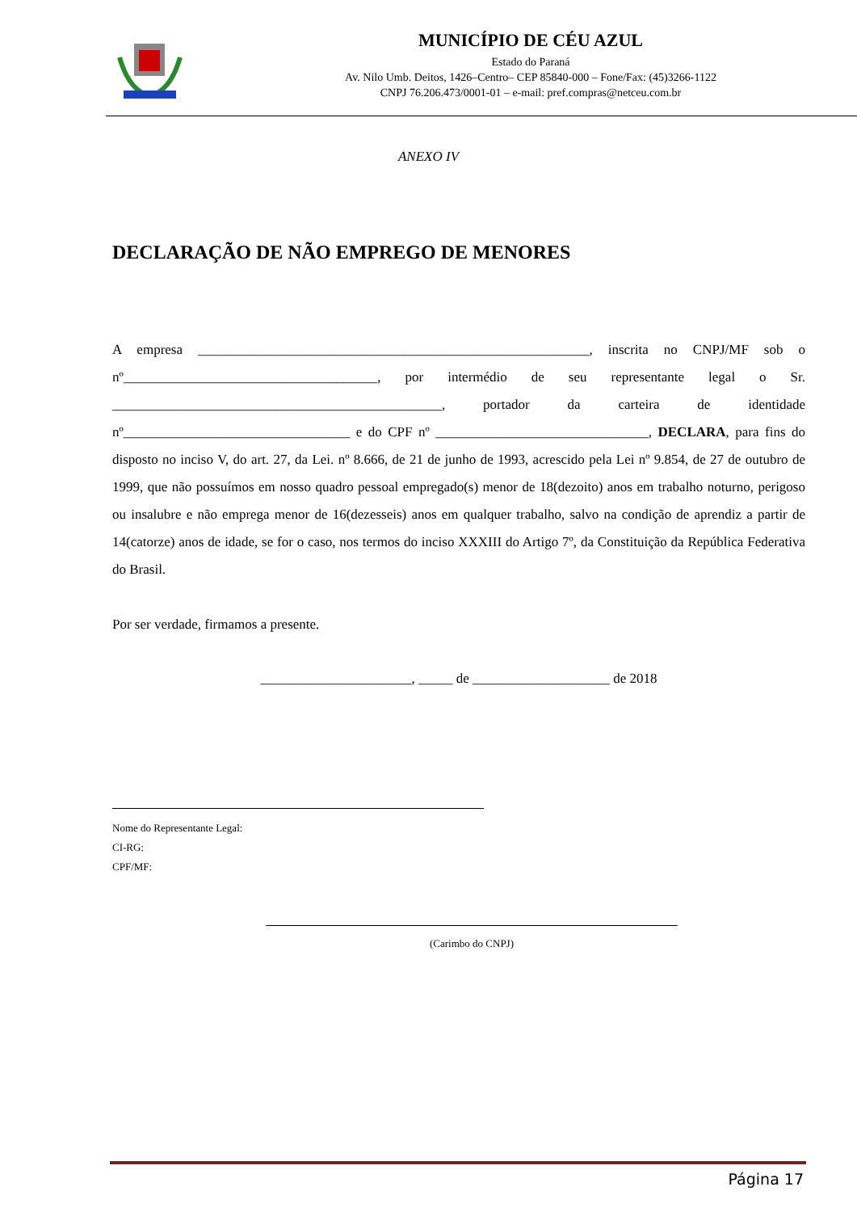MUNICÍPIO DE CÉU AZUL
Estado do Paraná
Av. Nilo Umb. Deitos, 1426–Centro– CEP 85840-000 – Fone/Fax: (45)3266-1122
CNPJ 76.206.473/0001-01 – e-mail: pref.compras@netceu.com.br
ANEXO IV
DECLARAÇÃO DE NÃO EMPREGO DE MENORES
A empresa _________________________________________________________, inscrita no CNPJ/MF sob o nº_____________________________________, por intermédio de seu representante legal o Sr. ________________________________________________, portador da carteira de identidade nº_________________________________ e do CPF nº _______________________________, DECLARA, para fins do disposto no inciso V, do art. 27, da Lei. nº 8.666, de 21 de junho de 1993, acrescido pela Lei nº 9.854, de 27 de outubro de 1999, que não possuímos em nosso quadro pessoal empregado(s) menor de 18(dezoito) anos em trabalho noturno, perigoso ou insalubre e não emprega menor de 16(dezesseis) anos em qualquer trabalho, salvo na condição de aprendiz a partir de 14(catorze) anos de idade, se for o caso, nos termos do inciso XXXIII do Artigo 7º, da Constituição da República Federativa do Brasil.
Por ser verdade, firmamos a presente.
______________________, _____ de ____________________ de 2018
Nome do Representante Legal:
CI-RG:
CPF/MF:
(Carimbo do CNPJ)
Página 17